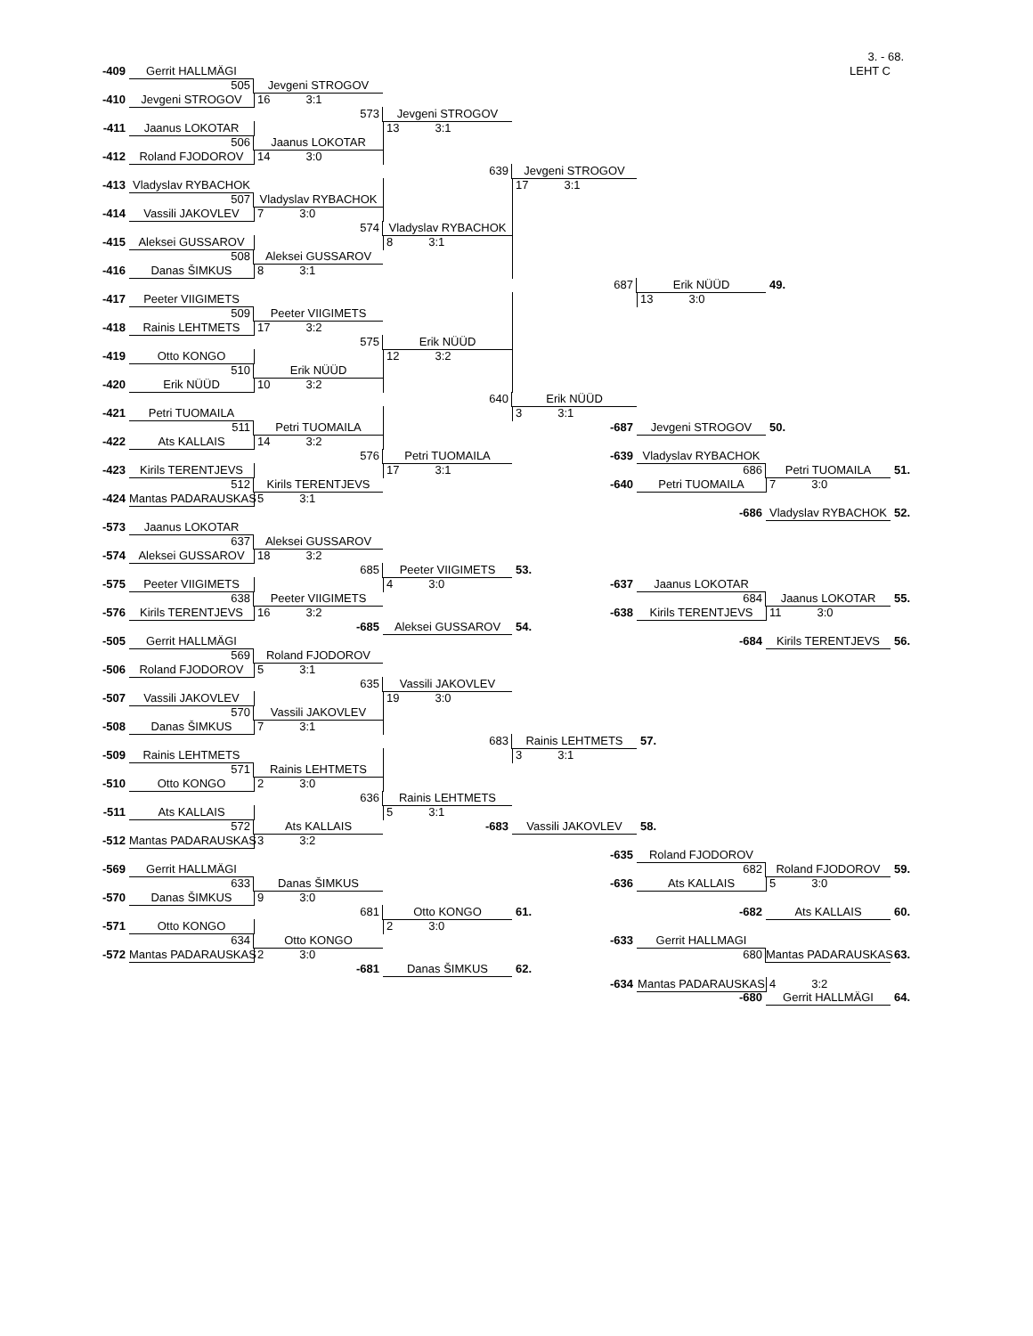3. - 68.
-409 Gerrit HALLMÄGI LEHT C
505 Jevgeni STROGOV
-410 Jevgeni STROGOV 16 3:1
573 Jevgeni STROGOV
-411 Jaanus LOKOTAR 13 3:1
506 Jaanus LOKOTAR
-412 Roland FJODOROV 14 3:0
639 Jevgeni STROGOV
-413 Vladyslav RYBACHOK 17 3:1
507 Vladyslav RYBACHOK
-414 Vassili JAKOVLEV 7 3:0
574 Vladyslav RYBACHOK
-415 Aleksei GUSSAROV 8 3:1
508 Aleksei GUSSAROV
-416 Danas ŠIMKUS 8 3:1
687 Erik NÜÜD 49.
-417 Peeter VIIGIMETS 13 3:0
509 Peeter VIIGIMETS
-418 Rainis LEHTMETS 17 3:2
575 Erik NÜÜD
-419 Otto KONGO 12 3:2
510 Erik NÜÜD
-420 Erik NÜÜD 10 3:2
640 Erik NÜÜD
-421 Petri TUOMAILA 3 3:1
511 Petri TUOMAILA -687 Jevgeni STROGOV 50.
-422 Ats KALLAIS 14 3:2
576 Petri TUOMAILA -639 Vladyslav RYBACHOK
-423 Kirils TERENTJEVS 17 3:1 686 Petri TUOMAILA 51.
512 Kirils TERENTJEVS -640 Petri TUOMAILA 7 3:0
-424 Mantas PADARAUSKAS 5 3:1
-686 Vladyslav RYBACHOK 52.
-573 Jaanus LOKOTAR
637 Aleksei GUSSAROV
-574 Aleksei GUSSAROV 18 3:2
685 Peeter VIIGIMETS 53.
-575 Peeter VIIGIMETS 4 3:0 -637 Jaanus LOKOTAR
638 Peeter VIIGIMETS 684 Jaanus LOKOTAR 55.
-576 Kirils TERENTJEVS 16 3:2 -638 Kirils TERENTJEVS 11 3:0
-685 Aleksei GUSSAROV 54.
-505 Gerrit HALLMÄGI -684 Kirils TERENTJEVS 56.
569 Roland FJODOROV
-506 Roland FJODOROV 5 3:1
635 Vassili JAKOVLEV
-507 Vassili JAKOVLEV 19 3:0
570 Vassili JAKOVLEV
-508 Danas ŠIMKUS 7 3:1
683 Rainis LEHTMETS 57.
-509 Rainis LEHTMETS 3 3:1
571 Rainis LEHTMETS
-510 Otto KONGO 2 3:0
636 Rainis LEHTMETS
-511 Ats KALLAIS 5 3:1
572 Ats KALLAIS -683 Vassili JAKOVLEV 58.
-512 Mantas PADARAUSKAS 3 3:2
-635 Roland FJODOROV
-569 Gerrit HALLMÄGI 682 Roland FJODOROV 59.
633 Danas ŠIMKUS -636 Ats KALLAIS 5 3:0
-570 Danas ŠIMKUS 9 3:0
681 Otto KONGO 61. -682 Ats KALLAIS 60.
-571 Otto KONGO 2 3:0
634 Otto KONGO -633 Gerrit HALLMAGI
-572 Mantas PADARAUSKAS 2 3:0 680 Mantas PADARAUSKAS 63.
-681 Danas ŠIMKUS 62. -634 Mantas PADARAUSKAS 4 3:2
-680 Gerrit HALLMÄGI 64.